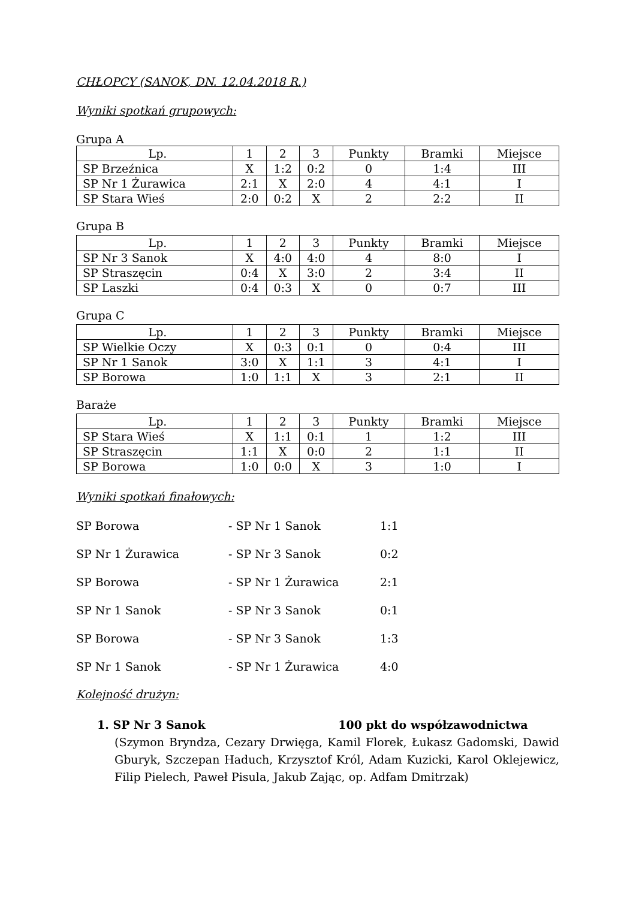CHŁOPCY (SANOK, DN. 12.04.2018 R.)
Wyniki spotkań grupowych:
Grupa A
| Lp. | 1 | 2 | 3 | Punkty | Bramki | Miejsce |
| SP Brzeźnica | X | 1:2 | 0:2 | 0 | 1:4 | III |
| SP Nr 1 Żurawica | 2:1 | X | 2:0 | 4 | 4:1 | I |
| SP Stara Wieś | 2:0 | 0:2 | X | 2 | 2:2 | II |
Grupa B
| Lp. | 1 | 2 | 3 | Punkty | Bramki | Miejsce |
| SP Nr 3 Sanok | X | 4:0 | 4:0 | 4 | 8:0 | I |
| SP Straszęcin | 0:4 | X | 3:0 | 2 | 3:4 | II |
| SP Laszki | 0:4 | 0:3 | X | 0 | 0:7 | III |
Grupa C
| Lp. | 1 | 2 | 3 | Punkty | Bramki | Miejsce |
| SP Wielkie Oczy | X | 0:3 | 0:1 | 0 | 0:4 | III |
| SP Nr 1 Sanok | 3:0 | X | 1:1 | 3 | 4:1 | I |
| SP Borowa | 1:0 | 1:1 | X | 3 | 2:1 | II |
Baraże
| Lp. | 1 | 2 | 3 | Punkty | Bramki | Miejsce |
| SP Stara Wieś | X | 1:1 | 0:1 | 1 | 1:2 | III |
| SP Straszęcin | 1:1 | X | 0:0 | 2 | 1:1 | II |
| SP Borowa | 1:0 | 0:0 | X | 3 | 1:0 | I |
Wyniki spotkań finałowych:
SP Borowa - SP Nr 1 Sanok 1:1
SP Nr 1 Żurawica - SP Nr 3 Sanok 0:2
SP Borowa - SP Nr 1 Żurawica 2:1
SP Nr 1 Sanok - SP Nr 3 Sanok 0:1
SP Borowa - SP Nr 3 Sanok 1:3
SP Nr 1 Sanok - SP Nr 1 Żurawica 4:0
Kolejność drużyn:
1. SP Nr 3 Sanok 100 pkt do współzawodnictwa
(Szymon Bryndza, Cezary Drwięga, Kamil Florek, Łukasz Gadomski, Dawid Gburyk, Szczepan Haduch, Krzysztof Król, Adam Kuzicki, Karol Oklejewicz, Filip Pielech, Paweł Pisula, Jakub Zając, op. Adfam Dmitrzak)